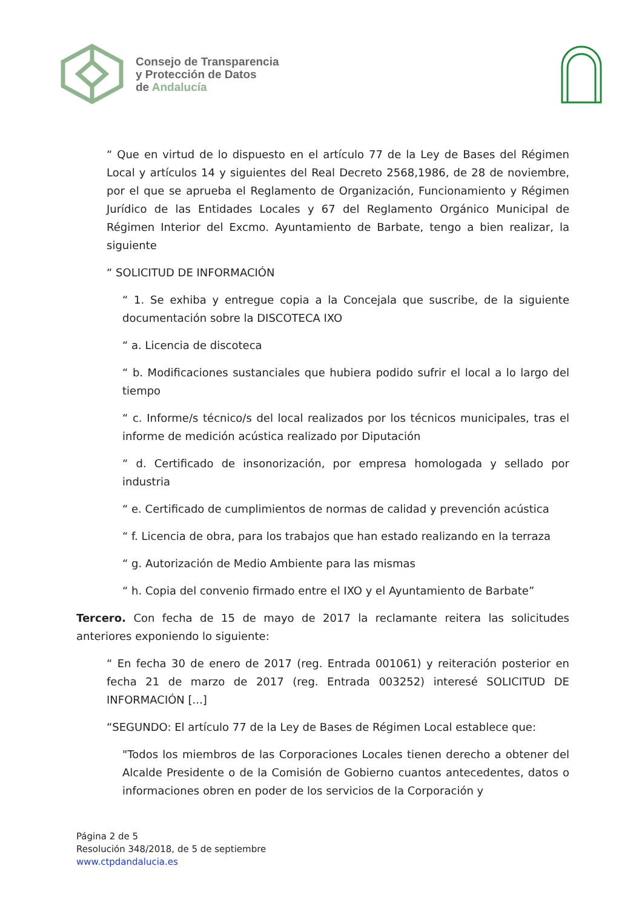Consejo de Transparencia
y Protección de Datos
de Andalucía
“ Que en virtud de lo dispuesto en el artículo 77 de la Ley de Bases del Régimen Local y artículos 14 y siguientes del Real Decreto 2568,1986, de 28 de noviembre, por el que se aprueba el Reglamento de Organización, Funcionamiento y Régimen Jurídico de las Entidades Locales y 67 del Reglamento Orgánico Municipal de Régimen Interior del Excmo. Ayuntamiento de Barbate, tengo a bien realizar, la siguiente
“ SOLICITUD DE INFORMACIÓN
“ 1. Se exhiba y entregue copia a la Concejala que suscribe, de la siguiente documentación sobre la DISCOTECA IXO
“ a. Licencia de discoteca
“ b. Modificaciones sustanciales que hubiera podido sufrir el local a lo largo del tiempo
“ c. Informe/s técnico/s del local realizados por los técnicos municipales, tras el informe de medición acústica realizado por Diputación
“ d. Certificado de insonorización, por empresa homologada y sellado por industria
“ e. Certificado de cumplimientos de normas de calidad y prevención acústica
“ f. Licencia de obra, para los trabajos que han estado realizando en la terraza
“ g. Autorización de Medio Ambiente para las mismas
“ h. Copia del convenio firmado entre el IXO y el Ayuntamiento de Barbate”
Tercero. Con fecha de 15 de mayo de 2017 la reclamante reitera las solicitudes anteriores exponiendo lo siguiente:
“ En fecha 30 de enero de 2017 (reg. Entrada 001061) y reiteración posterior en fecha 21 de marzo de 2017 (reg. Entrada 003252) interesé SOLICITUD DE INFORMACIÓN [...]
“SEGUNDO: El artículo 77 de la Ley de Bases de Régimen Local establece que:
"Todos los miembros de las Corporaciones Locales tienen derecho a obtener del Alcalde Presidente o de la Comisión de Gobierno cuantos antecedentes, datos o informaciones obren en poder de los servicios de la Corporación y
Página 2 de 5
Resolución 348/2018, de 5 de septiembre
www.ctpdandalucia.es